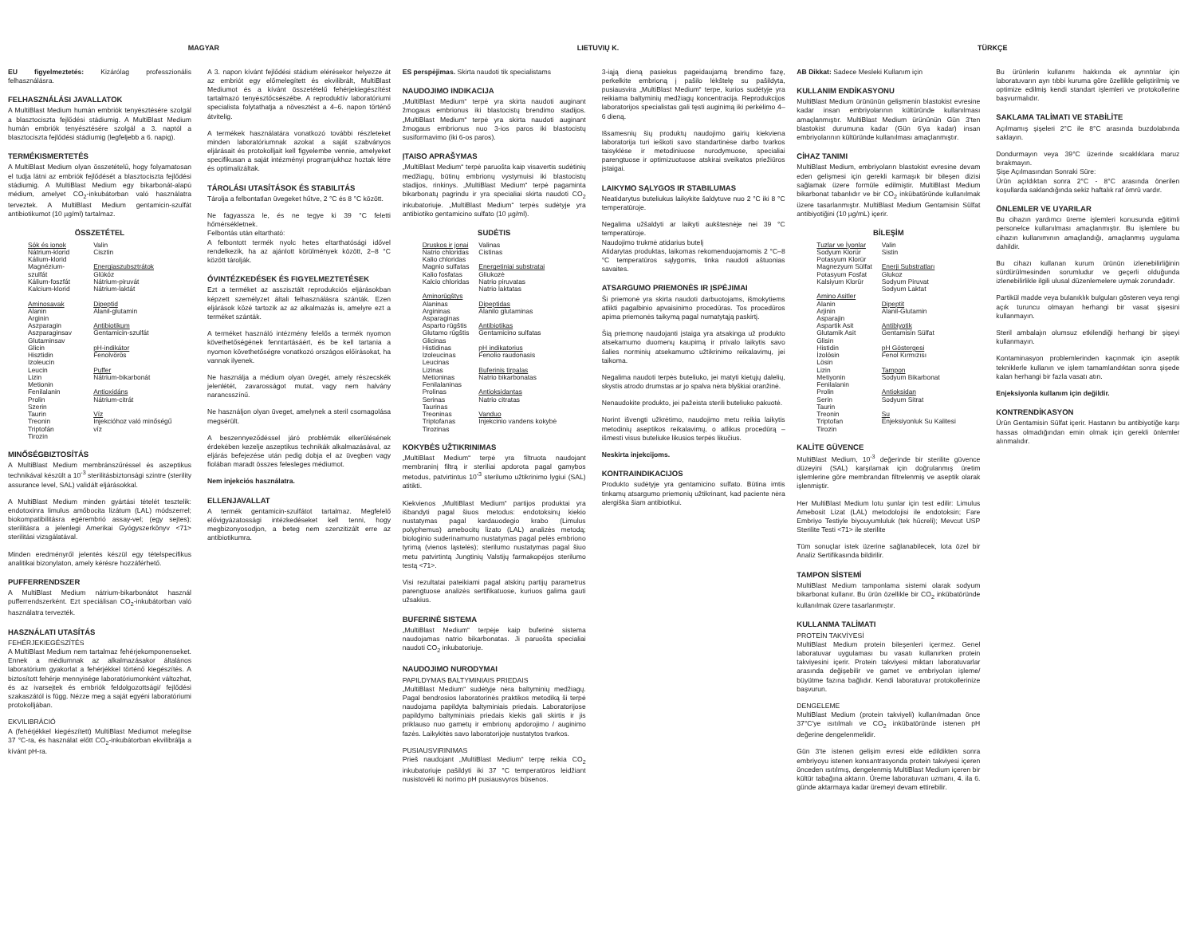MAGYAR
EU figyelmeztetés: Kizárólag professzionális felhasználásra.
FELHASZNÁLÁSI JAVALLATOK
A MultiBlast Medium humán embriók tenyésztésére szolgál a blasztociszta fejlődési stádiumig. A MultiBlast Medium humán embriók tenyésztésére szolgál a 3. naptól a blasztociszta fejlődési stádiumig (legfeljebb a 6. napig).
TERMÉKISMERTETÉS
A MultiBlast Medium olyan összetételű, hogy folyamatosan el tudja látni az embriók fejlődését a blasztociszta fejlődési stádiumig. A MultiBlast Medium egy bikarbonát-alapú médium, amelyet CO<sub>2</sub>-inkubátorban való használatra terveztek. A MultiBlast Medium gentamicin-szulfát antibiotikumot (10 µg/ml) tartalmaz.
ÖSSZETÉTEL
| Sók és ionok Nátrium-klorid Kálium-klorid Magnézium-szulfát Kálium-foszfát Kalcium-klorid Aminosavak Alanin Arginin Aszparagin Aszparaginsav Glutaminsav Glicin Hisztidin Izoleucin Leucin Lizin Metionin Fenilalanin Prolin Szerin Taurin Treonin Triptofán Tirozin | Valin Cisztin Energiaszubsztrátok Glükóz Nátrium-piruvát Nátrium-laktát Dipeptid Alanil-glutamin Antibiotikum Gentamicin-szulfát pH-indikátor Fenolvörös Puffer Nátrium-bikarbonát Antioxidáns Nátrium-citrát Víz Injekcióhoz való minőségű víz |
MINŐSÉGBIZTOSÍTÁS
A MultiBlast Medium membránszűréssel és aszeptikus technikával készült a 10<sup>-3</sup> sterilitásbiztonsági szintre (sterility assurance level, SAL) validált eljárásokkal.
A MultiBlast Medium minden gyártási tételét tesztelik: endotoxinra limulus amőbocita lizátum (LAL) módszerrel; biokompatibilitásra egérembrió assay-vel; (egy sejtes); sterilitásra a jelenlegi Amerikai Gyógyszerkönyv <71> sterilitási vizsgálatával.
Minden eredményről jelentés készül egy tételspecifikus analitikai bizonylaton, amely kérésre hozzáférhető.
PUFFERRENDSZER
A MultiBlast Medium nátrium-bikarbonátot használ pufferrendszerként. Ezt speciálisan CO<sub>2</sub>-inkubátorban való használatra tervezték.
HASZNÁLATI UTASÍTÁS
FEHÉRJEKIEGÉSZÍTÉS
A MultiBlast Medium nem tartalmaz fehérjekomponenseket. Ennek a médiumnak az alkalmazásakor általános laboratórium gyakorlat a fehérjékkel történő kiegészítés. A biztosított fehérje mennyisége laboratóriumonként változhat, és az ivarsejtek és embriók feldolgozottsági/ fejlődési szakaszától is függ. Nézze meg a saját egyéni laboratóriumi protokolljában.
EKVILIBRÁCIÓ
A (fehérjékkel kiegészített) MultiBlast Mediumot melegítse 37 °C-ra, és használat előtt CO<sub>2</sub>-inkubátorban ekvilibrálja a kívánt pH-ra.
A 3. napon kívánt fejlődési stádium elérésekor helyezze át az embriót egy előmelegített és ekvilibrált, MultiBlast Mediumot és a kívánt összetételű fehérjekiegészítést tartalmazó tenyésztőcsészébe. A reproduktív laboratóriumi specialista folytathatja a növesztést a 4–6. napon történő átvitelig.
A termékek használatára vonatkozó további részleteket minden laboratóriumnak azokat a saját szabványos eljárásait és protokolljait kell figyelembe vennie, amelyeket specifikusan a saját intézményi programjukhoz hoztak létre és optimalizáltak.
TÁROLÁSI UTASÍTÁSOK ÉS STABILITÁS
Tárolja a felbontatlan üvegeket hűtve, 2 °C és 8 °C között.
Ne fagyassza le, és ne tegye ki 39 °C feletti hőmérsékletnek.
Felbontás után eltartható:
A felbontott termék nyolc hetes eltarthatósági idővel rendelkezik, ha az ajánlott körülmények között, 2–8 °C között tárolják.
ÓVINTÉZKEDÉSEK ÉS FIGYELMEZTETÉSEK
Ezt a terméket az asszisztált reprodukciós eljárásokban képzett személyzet általi felhasználásra szánták. Ezen eljárások közé tartozik az az alkalmazás is, amelyre ezt a terméket szánták.
A terméket használó intézmény felelős a termék nyomon követhetőségének fenntartásáért, és be kell tartania a nyomon követhetőségre vonatkozó országos előírásokat, ha vannak ilyenek.
Ne használja a médium olyan üvegét, amely részecskék jelenlétét, zavarosságot mutat, vagy nem halvány narancsszínű.
Ne használjon olyan üveget, amelynek a steril csomagolása megsérült.
A beszennyeződéssel járó problémák elkerülésének érdekében kezelje aszeptikus technikák alkalmazásával, az eljárás befejezése után pedig dobja el az üvegben vagy fiolában maradt összes felesleges médiumot.
Nem injekciós használatra.
ELLENJAVALLAT
A termék gentamicin-szulfátot tartalmaz. Megfelelő elővigyázatossági intézkedéseket kell tenni, hogy megbizonyosodjon, a beteg nem szenzitizált erre az antibiotikumra.
LIETUVIŲ K.
ES perspėjimas. Skirta naudoti tik specialistams
NAUDOJIMO INDIKACIJA
„MultiBlast Medium“ terpė yra skirta naudoti auginant žmogaus embrionus iki blastocistų brendimo stadijos. „MultiBlast Medium“ terpė yra skirta naudoti auginant žmogaus embrionus nuo 3-ios paros iki blastocistų susiformavimo (iki 6-os paros).
ĮTAISO APRAŠYMAS
„MultiBlast Medium“ terpė paruošta kaip visavertis sudėtinių medžiagų, būtinų embrionų vystymuisi iki blastocistų stadijos, rinkinys. „MultiBlast Medium“ terpė pagaminta bikarbonatų pagrindu ir yra specialiai skirta naudoti CO<sub>2</sub> inkubatoriuje. „MultiBlast Medium“ terpės sudėtyje yra antibiotiko gentamicino sulfato (10 µg/ml).
SUDĖTIS
| Druskos ir jonai Natrio chloridas Kalio chloridas Magnio sulfatas Kalio fosfatas Kalcio chloridas Aminorūgštys Alaninas Argininas Asparaginas Asparto rūgštis Glutamo rūgštis Glicinas Histidinas Izoleucinas Leucinas Lizinas Metioninas Fenilalaninas Prolinas Serinas Taurinas Treoninas Triptofanas Tirozinas | Valinas Cistinas Energetiniai substratai Gliukozė Natrio piruvatas Natrio laktatas Dipeptidas Alanilo glutaminas Antibiotikas Gentamicino sulfatas pH indikatorius Fenolio raudonasis Buferinis tirpalas Natrio bikarbonatas Antioksidantas Natrio citratas Vanduo Injekcinio vandens kokybė |
KOKYBĖS UŽTIKRINIMAS
„MultiBlast Medium“ terpė yra filtruota naudojant membraninį filtrą ir steriliai apdorota pagal gamybos metodus, patvirtintus 10<sup>-3</sup> sterilumo užtikrinimo lygiui (SAL) atitikti.
Kiekvienos „MultiBlast Medium“ partijos produktai yra išbandyti pagal šiuos metodus: endotoksinų kiekio nustatymas pagal kardauodegio krabo (Limulus polyphemus) amebocitų lizato (LAL) analizės metodą; biologinio suderinamumo nustatymas pagal pelės embriono tyrimą (vienos ląstelės); sterilumo nustatymas pagal šiuo metu patvirtintą Jungtinių Valstijų farmakopėjos sterilumo testą <71>.
Visi rezultatai pateikiami pagal atskirų partijų parametrus parengtuose analizės sertifikatuose, kuriuos galima gauti užsakius.
BUFERINĖ SISTEMA
„MultiBlast Medium“ terpėje kaip buferinė sistema naudojamas natrio bikarbonatas. Ji paruošta specialiai naudoti CO<sub>2</sub> inkubatoriuje.
NAUDOJIMO NURODYMAI
PAPILDYMAS BALTYMINIAIS PRIEDAIS
„MultiBlast Medium“ sudėtyje nėra baltyminių medžiagų. Pagal bendrosios laboratorinės praktikos metodiką ši terpė naudojama papildyta baltyminiais priedais. Laboratorijose papildymo baltyminiais priedais kiekis gali skirtis ir jis priklauso nuo gametų ir embrionų apdorojimo / auginimo fazės. Laikykitės savo laboratorijoje nustatytos tvarkos.
PUSIAUSVIRINIMAS
Prieš naudojant „MultiBlast Medium“ terpę reikia CO<sub>2</sub> inkubatoriuje pašildyti iki 37 °C temperatūros leidžiant nusistovėti iki norimo pH pusiausvyros būsenos.
3-iąją dieną pasiekus pageidaujamą brendimo fazę, perkelkite embrioną į pašilo lėkštelę su pašildyta, pusiausvira „MultiBlast Medium“ terpe, kurios sudėtyje yra reikiama baltyminių medžiagų koncentracija. Reprodukcijos laboratorijos specialistas gali tęsti auginimą iki perkėlimo 4–6 dieną.
Išsamesnių šių produktų naudojimo gairių kiekviena laboratorija turi ieškoti savo standartinėse darbo tvarkos taisyklėse ir metodiniuose nurodymuose, specialiai parengtuose ir optimizuotuose atskirai sveikatos priežiūros įstaigai.
LAIKYMO SĄLYGOS IR STABILUMAS
Neatidarytus buteliukus laikykite šaldytuve nuo 2 °C iki 8 °C temperatūroje.
Negalima užšaldyti ar laikyti aukštesnėje nei 39 °C temperatūroje.
Naudojimo trukmė atidarius butelį
Atidarytas produktas, laikomas rekomenduojamomis 2 °C–8 °C temperatūros sąlygomis, tinka naudoti aštuonias savaites.
ATSARGUMO PRIEMONĖS IR ĮSPĖJIMAI
Ši priemonė yra skirta naudoti darbuotojams, išmokytiems atlikti pagalbinio apvaisinimo procedūras. Tos procedūros apima priemonės taikymą pagal numatytąją paskirtį.
Šią priemonę naudojanti įstaiga yra atsakinga už produkto atsekamumo duomenų kaupimą ir privalo laikytis savo šalies norminių atsekamumo užtikrinimo reikalavimų, jei taikoma.
Negalima naudoti terpės buteliuko, jei matyti kietųjų dalelių, skystis atrodo drumstas ar jo spalva nėra blyškiai oranžinė.
Nenaudokite produkto, jei pažeista sterili buteliuko pakuotė.
Norint išvengti užkrėtimo, naudojimo metu reikia laikytis metodinių aseptikos reikalavimų, o atlikus procedūrą – išmesti visus buteliuke likusios terpės likučius.
Neskirta injekcijoms.
KONTRAINDIKACIJOS
Produkto sudėtyje yra gentamicino sulfato. Būtina imtis tinkamų atsargumo priemonių užtikrinant, kad paciente nėra alergiška šiam antibiotikui.
TÜRKÇE
AB Dikkat: Sadece Mesleki Kullanım için
KULLANIM ENDİKASYONU
MultiBlast Medium ürününün gelişmenin blastokist evresine kadar insan embriyolarının kültüründe kullanılması amaçlanmıştır. MultiBlast Medium ürününün Gün 3'ten blastokist durumuna kadar (Gün 6'ya kadar) insan embriyolarının kültüründe kullanılması amaçlanmıştır.
CİHAZ TANIMI
MultiBlast Medium, embriyoların blastokist evresine devam eden gelişmesi için gerekli karmaşık bir bileşen dizisi sağlamak üzere formüle edilmiştir. MultiBlast Medium bikarbonat tabanlıdır ve bir CO<sub>2</sub> inkübatöründe kullanılmak üzere tasarlanmıştır. MultiBlast Medium Gentamisin Sülfat antibiyotiğini (10 µg/mL) içerir.
BİLEŞİM
| Tuzlar ve İyonlar Sodyum Klorür Potasyum Klorür Magnezyum Sülfat Potasyum Fosfat Kalsiyum Klorür Amino Asitler Alanin Arjinin Asparajin Aspartik Asit Glutamik Asit Glisin Histidin İzolösin Lösin Lizin Metiyonin Fenilalanin Prolin Serin Taurin Treonin Triptofan Tirozin | Valin Sistin Enerji Substratları Glukoz Sodyum Piruvat Sodyum Laktat Dipeptit Alanil-Glutamin Antibiyotik Gentamisin Sülfat pH Göstergesi Fenol Kırmızısı Tampon Sodyum Bikarbonat Antioksidan Sodyum Sitrat Su Enjeksiyonluk Su Kalitesi |
KALİTE GÜVENCE
MultiBlast Medium, 10<sup>-3</sup> değerinde bir sterilite güvence düzeyini (SAL) karşılamak için doğrulanmış üretim işlemlerine göre membrandan filtrelenmiş ve aseptik olarak işlenmiştir.
Her MultiBlast Medium lotu şunlar için test edilir: Limulus Amebosit Lizat (LAL) metodolojisi ile endotoksin; Fare Embriyo Testiyle biyouyumluluk (tek hücreli); Mevcut USP Sterilite Testi <71> ile sterilite
Tüm sonuçlar istek üzerine sağlanabilecek, lota özel bir Analiz Sertifikasında bildirilir.
TAMPON SİSTEMİ
MultiBlast Medium tamponlama sistemi olarak sodyum bikarbonat kullanır. Bu ürün özellikle bir CO<sub>2</sub> inkübatöründe kullanılmak üzere tasarlanmıştır.
KULLANMA TALİMATI
PROTEİN TAKVİYESİ
MultiBlast Medium protein bileşenleri içermez. Genel laboratuvar uygulaması bu vasatı kullanırken protein takviyesini içerir. Protein takviyesi miktarı laboratuvarlar arasında değişebilir ve gamet ve embriyoları işleme/ büyütme fazına bağlıdır. Kendi laboratuvar protokollerinize başvurun.
DENGELEME
MultiBlast Medium (protein takviyeli) kullanılmadan önce 37°C'ye ısıtılmalı ve CO<sub>2</sub> inkübatöründe istenen pH değerine dengelenmelidir.
Gün 3'te istenen gelişim evresi elde edildikten sonra embriyoyu istenen konsantrasyonda protein takviyesi içeren önceden ısıtılmış, dengelenmiş MultiBlast Medium içeren bir kültür tabağına aktarın. Üreme laboratuvarı uzmanı, 4. ila 6. günde aktarmaya kadar üremeyi devam ettirebilir.
Bu ürünlerin kullanımı hakkında ek ayrıntılar için laboratuvarın ayrı tıbbi kuruma göre özellikle geliştirilmiş ve optimize edilmiş kendi standart işlemleri ve protokollerine başvurmalıdır.
SAKLAMA TALİMATI VE STABİLİTE
Açılmamış şişeleri 2°C ile 8°C arasında buzdolabında saklayın.
Dondurmayın veya 39°C üzerinde sıcaklıklara maruz bırakmayın.
Şişe Açılmasından Sonraki Süre:
Ürün açıldıktan sonra 2°C - 8°C arasında önerilen koşullarda saklandığında sekiz haftalık raf ömrü vardır.
ÖNLEMLER VE UYARILAR
Bu cihazın yardımcı üreme işlemleri konusunda eğitimli personelce kullanılması amaçlanmıştır. Bu işlemlere bu cihazın kullanımının amaçlandığı, amaçlanmış uygulama dahildir.
Bu cihazı kullanan kurum ürünün izlenebilirliğinin sürdürülmesinden sorumludur ve geçerli olduğunda izlenebilirlikle ilgili ulusal düzenlemelere uymak zorundadır.
Partikül madde veya bulanıklık bulguları gösteren veya rengi açık turuncu olmayan herhangi bir vasat şişesini kullanmayın.
Steril ambalajın olumsuz etkilendiği herhangi bir şişeyi kullanmayın.
Kontaminasyon problemlerinden kaçınmak için aseptik tekniklerle kullanın ve işlem tamamlandıktan sonra şişede kalan herhangi bir fazla vasatı atın.
Enjeksiyonla kullanım için değildir.
KONTRENDİKASYON
Ürün Gentamisin Sülfat içerir. Hastanın bu antibiyotiğe karşı hassas olmadığından emin olmak için gerekli önlemler alınmalıdır.